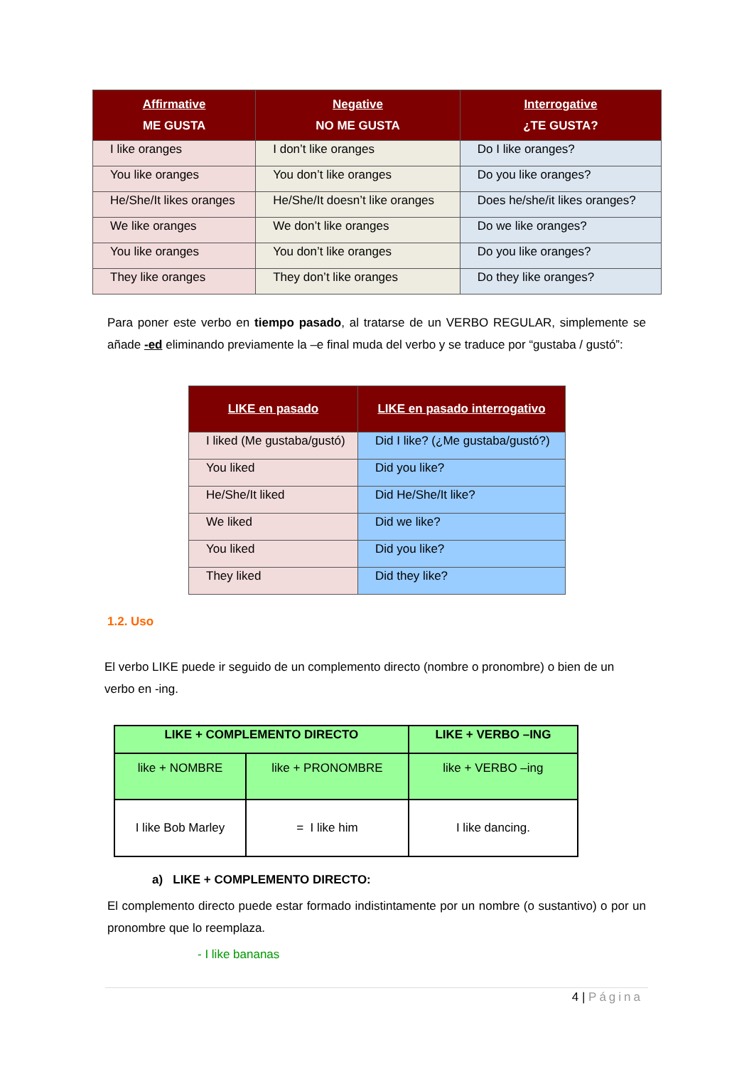| Affirmative ME GUSTA | Negative NO ME GUSTA | Interrogative ¿TE GUSTA? |
| --- | --- | --- |
| I like oranges | I don’t like oranges | Do I like oranges? |
| You like oranges | You don’t like oranges | Do you like oranges? |
| He/She/It likes oranges | He/She/It doesn’t like oranges | Does he/she/it likes oranges? |
| We like oranges | We don’t like oranges | Do we like oranges? |
| You like oranges | You don’t like oranges | Do you like oranges? |
| They like oranges | They don’t like oranges | Do they like oranges? |
Para poner este verbo en tiempo pasado, al tratarse de un VERBO REGULAR, simplemente se añade -ed eliminando previamente la –e final muda del verbo y se traduce por “gustaba / gustó”:
| LIKE en pasado | LIKE en pasado interrogativo |
| --- | --- |
| I liked (Me gustaba/gustó) | Did I like? (¿Me gustaba/gustó?) |
| You liked | Did you like? |
| He/She/It liked | Did He/She/It like? |
| We liked | Did we like? |
| You liked | Did you like? |
| They liked | Did they like? |
1.2. Uso
El verbo LIKE puede ir seguido de un complemento directo (nombre o pronombre) o bien de un verbo en -ing.
| LIKE + COMPLEMENTO DIRECTO | | LIKE + VERBO –ING |
| --- | --- | --- |
| like + NOMBRE | like + PRONOMBRE | like + VERBO –ing |
| I like Bob Marley | = I like him | I like dancing. |
a) LIKE + COMPLEMENTO DIRECTO:
El complemento directo puede estar formado indistintamente por un nombre (o sustantivo) o por un pronombre que lo reemplaza.
- I like bananas
4 | Página